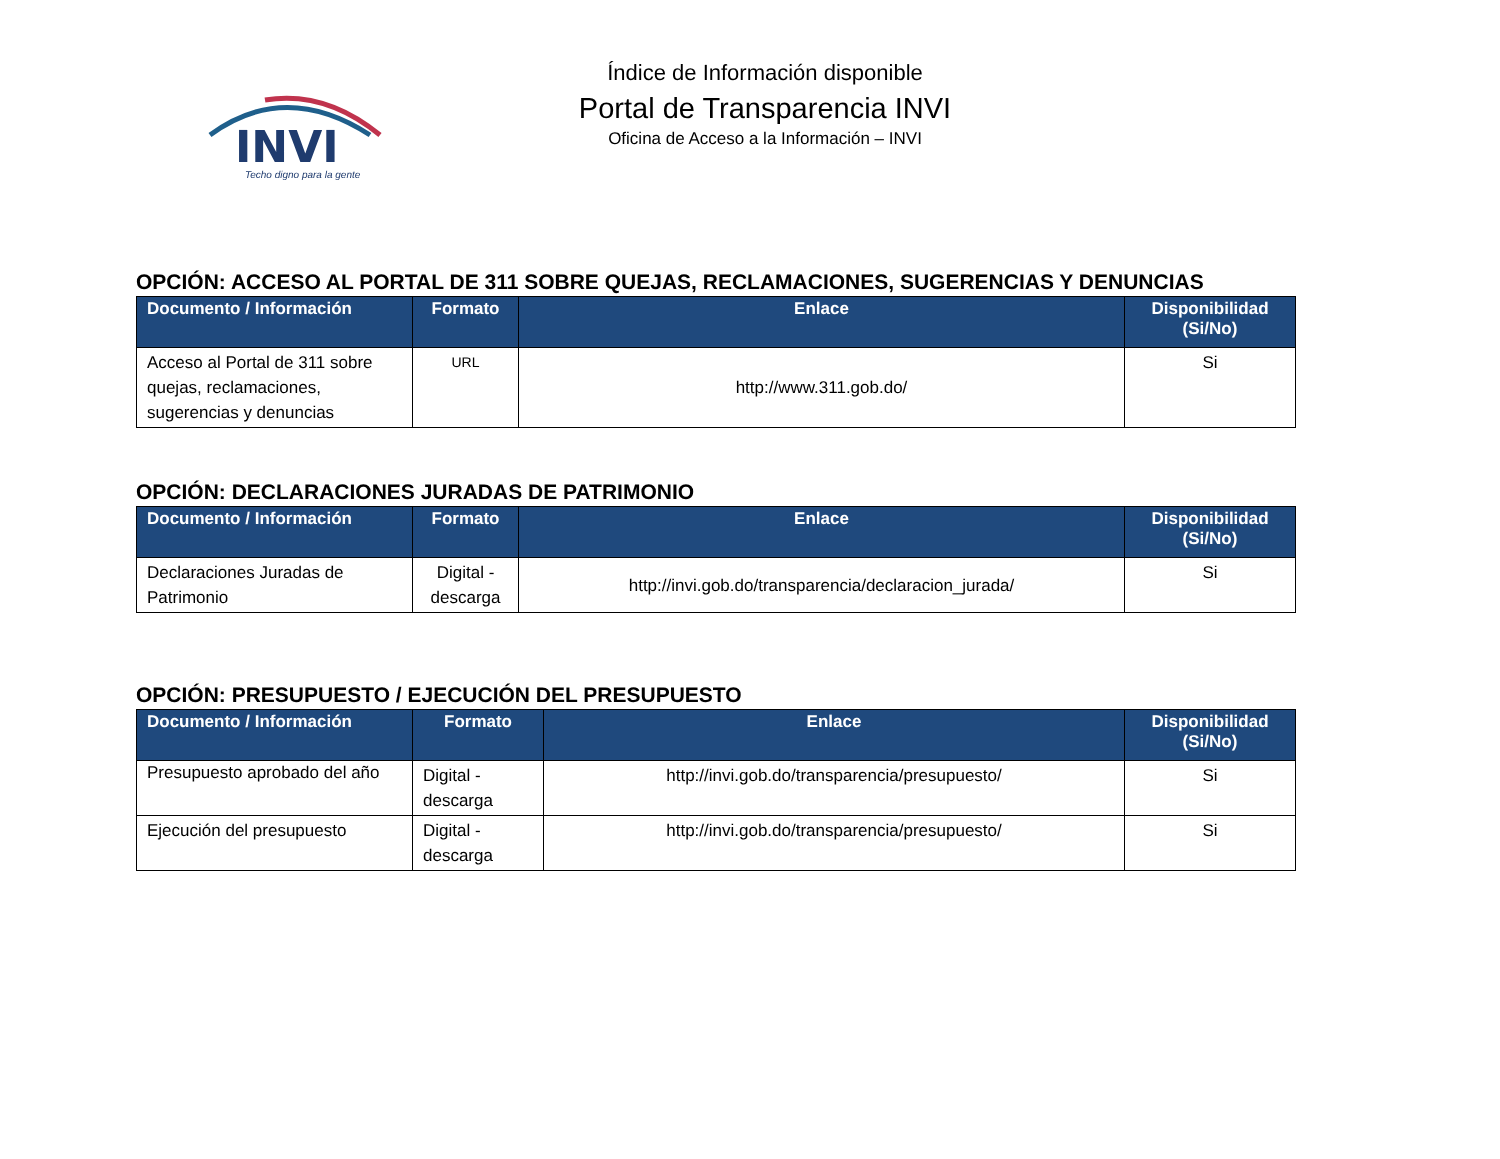INVI
Techo digno para la gente
Índice de Información disponible
Portal de Transparencia INVI
Oficina de Acceso a la Información – INVI
OPCIÓN: ACCESO AL PORTAL DE 311 SOBRE QUEJAS, RECLAMACIONES, SUGERENCIAS Y DENUNCIAS
| Documento / Información | Formato | Enlace | Disponibilidad (Si/No) |
| --- | --- | --- | --- |
| Acceso al Portal de 311 sobre quejas, reclamaciones, sugerencias y denuncias | URL | http://www.311.gob.do/ | Si |
OPCIÓN: DECLARACIONES JURADAS DE PATRIMONIO
| Documento / Información | Formato | Enlace | Disponibilidad (Si/No) |
| --- | --- | --- | --- |
| Declaraciones Juradas de Patrimonio | Digital - descarga | http://invi.gob.do/transparencia/declaracion_jurada/ | Si |
OPCIÓN: PRESUPUESTO / EJECUCIÓN DEL PRESUPUESTO
| Documento / Información | Formato | Enlace | Disponibilidad (Si/No) |
| --- | --- | --- | --- |
| Presupuesto aprobado del año | Digital - descarga | http://invi.gob.do/transparencia/presupuesto/ | Si |
| Ejecución del presupuesto | Digital - descarga | http://invi.gob.do/transparencia/presupuesto/ | Si |